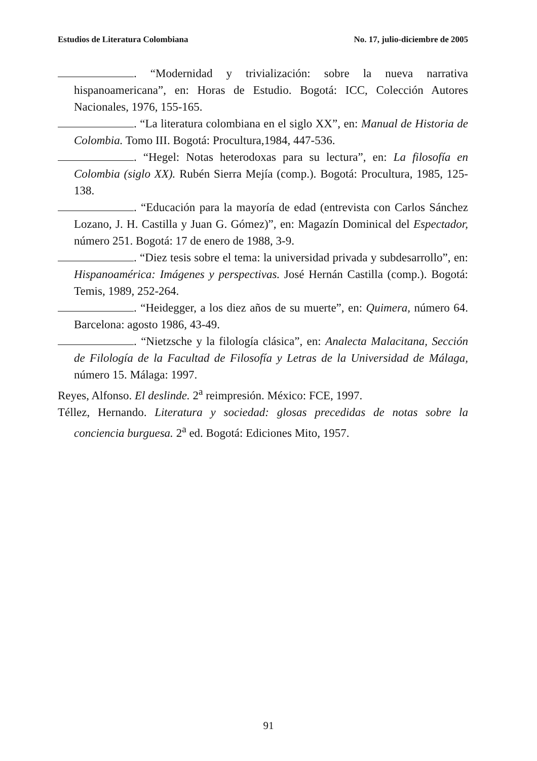Estudios de Literatura Colombiana No. 17, julio-diciembre de 2005
. “Modernidad y trivialización: sobre la nueva narrativa hispanoamericana”, en: Horas de Estudio. Bogotá: ICC, Colección Autores Nacionales, 1976, 155-165.
. “La literatura colombiana en el siglo XX”, en: Manual de Historia de Colombia. Tomo III. Bogotá: Procultura,1984, 447-536.
. “Hegel: Notas heterodoxas para su lectura”, en: La filosofía en Colombia (siglo XX). Rubén Sierra Mejía (comp.). Bogotá: Procultura, 1985, 125-138.
. “Educación para la mayoría de edad (entrevista con Carlos Sánchez Lozano, J. H. Castilla y Juan G. Gómez)”, en: Magazín Dominical del Espectador, número 251. Bogotá: 17 de enero de 1988, 3-9.
. “Diez tesis sobre el tema: la universidad privada y subdesarrollo”, en: Hispanoamérica: Imágenes y perspectivas. José Hernán Castilla (comp.). Bogotá: Temis, 1989, 252-264.
. “Heidegger, a los diez años de su muerte”, en: Quimera, número 64. Barcelona: agosto 1986, 43-49.
. “Nietzsche y la filología clásica”, en: Analecta Malacitana, Sección de Filología de la Facultad de Filosofía y Letras de la Universidad de Málaga, número 15. Málaga: 1997.
Reyes, Alfonso. El deslinde. 2<sup>a</sup> reimpresión. México: FCE, 1997.
Téllez, Hernando. Literatura y sociedad: glosas precedidas de notas sobre la conciencia burguesa. 2<sup>a</sup> ed. Bogotá: Ediciones Mito, 1957.
91